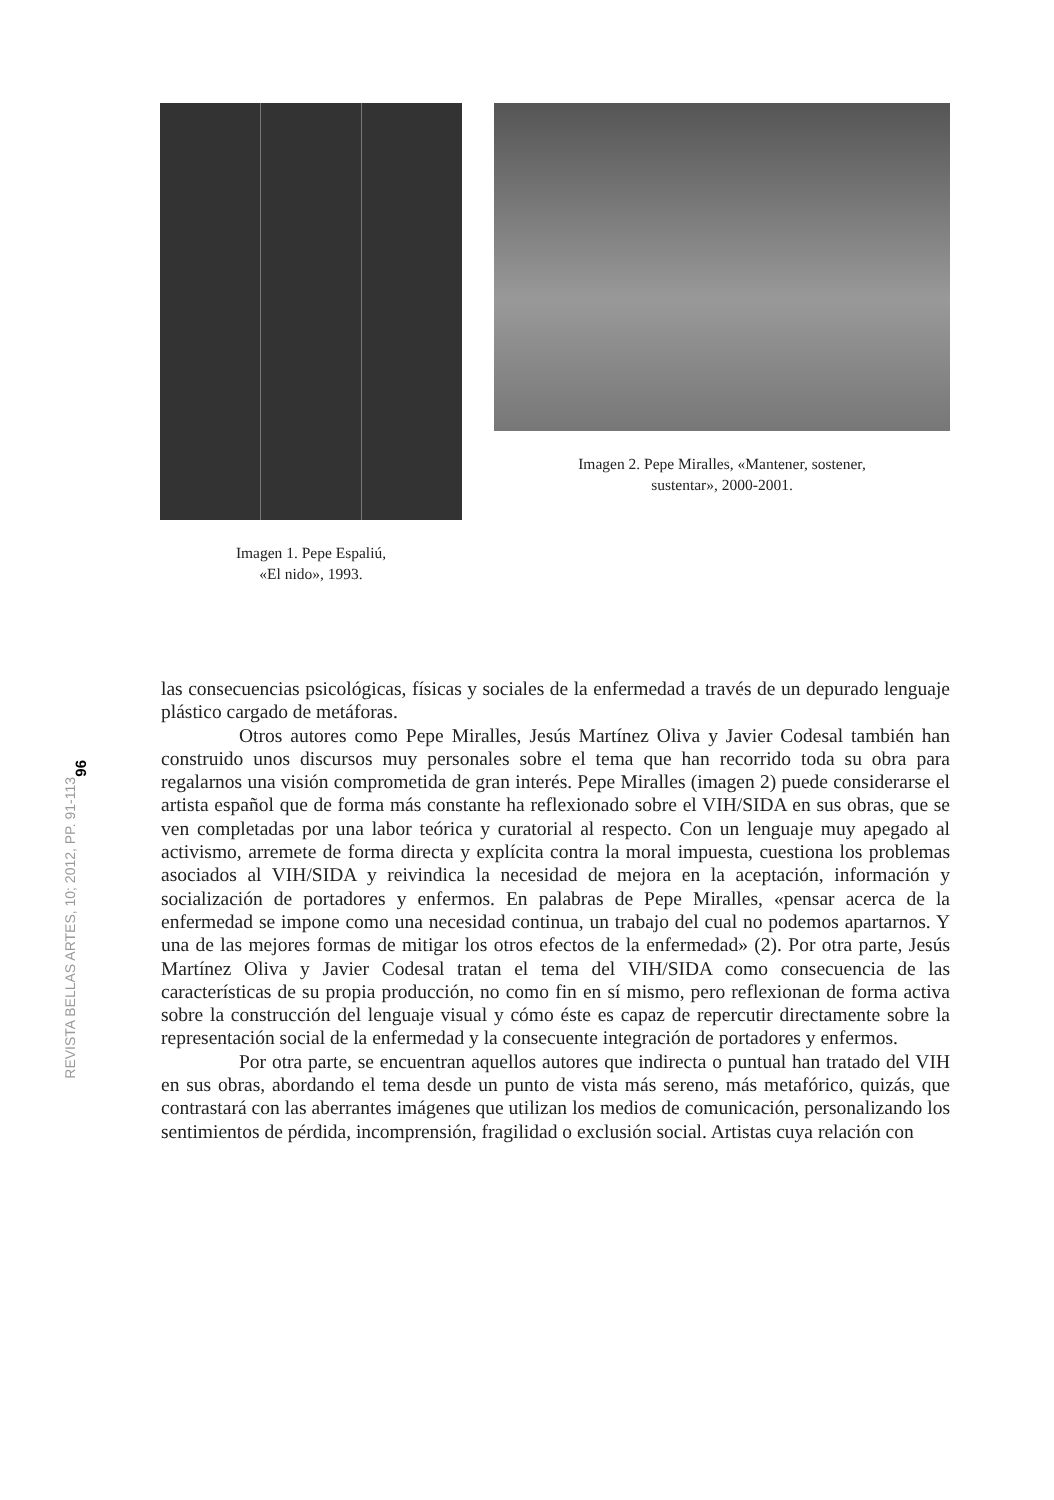Imagen 1. Pepe Espaliú,
«El nido», 1993.
Imagen 2. Pepe Miralles, «Mantener, sostener,
sustentar», 2000-2001.
96
REVISTA BELLAS ARTES, 10; 2012, PP. 91-113
las consecuencias psicológicas, físicas y sociales de la enfermedad a través de un depurado lenguaje plástico cargado de metáforas.
Otros autores como Pepe Miralles, Jesús Martínez Oliva y Javier Codesal también han construido unos discursos muy personales sobre el tema que han recorrido toda su obra para regalarnos una visión comprometida de gran interés. Pepe Miralles (imagen 2) puede considerarse el artista español que de forma más constante ha reflexionado sobre el VIH/SIDA en sus obras, que se ven completadas por una labor teórica y curatorial al respecto. Con un lenguaje muy apegado al activismo, arremete de forma directa y explícita contra la moral impuesta, cuestiona los problemas asociados al VIH/SIDA y reivindica la necesidad de mejora en la aceptación, información y socialización de portadores y enfermos. En palabras de Pepe Miralles, «pensar acerca de la enfermedad se impone como una necesidad continua, un trabajo del cual no podemos apartarnos. Y una de las mejores formas de mitigar los otros efectos de la enfermedad» (2). Por otra parte, Jesús Martínez Oliva y Javier Codesal tratan el tema del VIH/SIDA como consecuencia de las características de su propia producción, no como fin en sí mismo, pero reflexionan de forma activa sobre la construcción del lenguaje visual y cómo éste es capaz de repercutir directamente sobre la representación social de la enfermedad y la consecuente integración de portadores y enfermos.
Por otra parte, se encuentran aquellos autores que indirecta o puntual han tratado del VIH en sus obras, abordando el tema desde un punto de vista más sereno, más metafórico, quizás, que contrastará con las aberrantes imágenes que utilizan los medios de comunicación, personalizando los sentimientos de pérdida, incomprensión, fragilidad o exclusión social. Artistas cuya relación con